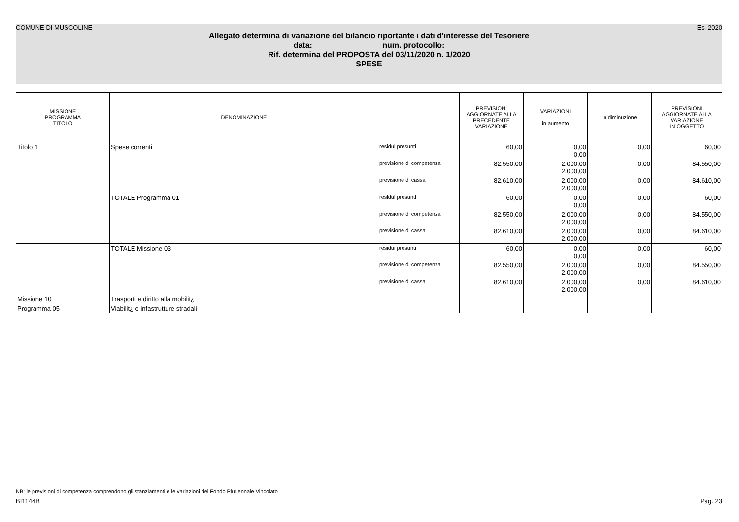COMUNE DI MUSCOLINE Es. 2020
Allegato determina di variazione del bilancio riportante i dati d'interesse del Tesoriere
data: num. protocollo:
Rif. determina del PROPOSTA del 03/11/2020 n. 1/2020
SPESE
| MISSIONE PROGRAMMA TITOLO | DENOMINAZIONE | | PREVISIONI AGGIORNATE ALLA PRECEDENTE VARIAZIONE | VARIAZIONI in aumento | in diminuzione | PREVISIONI AGGIORNATE ALLA VARIAZIONE IN OGGETTO |
| --- | --- | --- | --- | --- | --- | --- |
| Titolo 1 | Spese correnti | residui presunti | 60,00 | 0,00 0,00 | 0,00 | 60,00 |
| | | previsione di competenza | 82.550,00 | 2.000,00 2.000,00 | 0,00 | 84.550,00 |
| | | previsione di cassa | 82.610,00 | 2.000,00 2.000,00 | 0,00 | 84.610,00 |
| | TOTALE Programma 01 | residui presunti | 60,00 | 0,00 0,00 | 0,00 | 60,00 |
| | | previsione di competenza | 82.550,00 | 2.000,00 2.000,00 | 0,00 | 84.550,00 |
| | | previsione di cassa | 82.610,00 | 2.000,00 2.000,00 | 0,00 | 84.610,00 |
| | TOTALE Missione 03 | residui presunti | 60,00 | 0,00 0,00 | 0,00 | 60,00 |
| | | previsione di competenza | 82.550,00 | 2.000,00 2.000,00 | 0,00 | 84.550,00 |
| | | previsione di cassa | 82.610,00 | 2.000,00 2.000,00 | 0,00 | 84.610,00 |
| Missione 10 | Trasporti e diritto alla mobilit¿ | | | | | |
| Programma 05 | Viabilit¿ e infastrutture stradali | | | | | |
NB: le previsioni di competenza comprendono gli stanziamenti e le variazioni del Fondo Pluriennale Vincolato
BI1144B Pag. 23